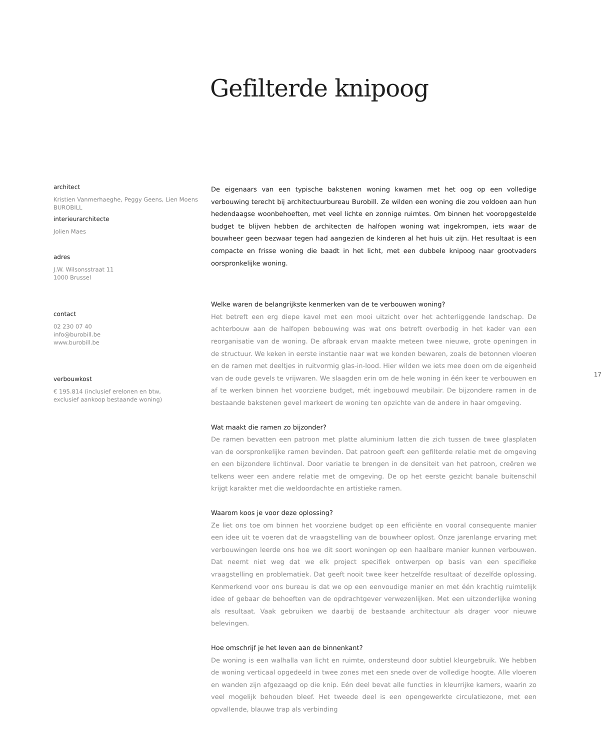Gefilterde knipoog
architect
Kristien Vanmerhaeghe, Peggy Geens, Lien Moens
BUROBILL
interieurarchitecte
Jolien Maes
adres
J.W. Wilsonsstraat 11
1000 Brussel
contact
02 230 07 40
info@burobill.be
www.burobill.be
verbouwkost
€ 195.814 (inclusief erelonen en btw,
exclusief aankoop bestaande woning)
De eigenaars van een typische bakstenen woning kwamen met het oog op een volledige verbouwing terecht bij architectuurbureau Burobill. Ze wilden een woning die zou voldoen aan hun hedendaagse woonbehoeften, met veel lichte en zonnige ruimtes. Om binnen het vooropgestelde budget te blijven hebben de architecten de halfopen woning wat ingekrompen, iets waar de bouwheer geen bezwaar tegen had aangezien de kinderen al het huis uit zijn. Het resultaat is een compacte en frisse woning die baadt in het licht, met een dubbele knipoog naar grootvaders oorspronkelijke woning.
Welke waren de belangrijkste kenmerken van de te verbouwen woning?
Het betreft een erg diepe kavel met een mooi uitzicht over het achterliggende landschap. De achterbouw aan de halfopen bebouwing was wat ons betreft overbodig in het kader van een reorganisatie van de woning. De afbraak ervan maakte meteen twee nieuwe, grote openingen in de structuur. We keken in eerste instantie naar wat we konden bewaren, zoals de betonnen vloeren en de ramen met deeltjes in ruitvormig glas-in-lood. Hier wilden we iets mee doen om de eigenheid van de oude gevels te vrijwaren. We slaagden erin om de hele woning in één keer te verbouwen en af te werken binnen het voorziene budget, mét ingebouwd meubilair. De bijzondere ramen in de bestaande bakstenen gevel markeert de woning ten opzichte van de andere in haar omgeving.
Wat maakt die ramen zo bijzonder?
De ramen bevatten een patroon met platte aluminium latten die zich tussen de twee glasplaten van de oorspronkelijke ramen bevinden. Dat patroon geeft een gefilterde relatie met de omgeving en een bijzondere lichtinval. Door variatie te brengen in de densiteit van het patroon, creëren we telkens weer een andere relatie met de omgeving. De op het eerste gezicht banale buitenschil krijgt karakter met die weldoordachte en artistieke ramen.
Waarom koos je voor deze oplossing?
Ze liet ons toe om binnen het voorziene budget op een efficiënte en vooral consequente manier een idee uit te voeren dat de vraagstelling van de bouwheer oplost. Onze jarenlange ervaring met verbouwingen leerde ons hoe we dit soort woningen op een haalbare manier kunnen verbouwen. Dat neemt niet weg dat we elk project specifiek ontwerpen op basis van een specifieke vraagstelling en problematiek. Dat geeft nooit twee keer hetzelfde resultaat of dezelfde oplossing. Kenmerkend voor ons bureau is dat we op een eenvoudige manier en met één krachtig ruimtelijk idee of gebaar de behoeften van de opdrachtgever verwezenlijken. Met een uitzonderlijke woning als resultaat. Vaak gebruiken we daarbij de bestaande architectuur als drager voor nieuwe belevingen.
Hoe omschrijf je het leven aan de binnenkant?
De woning is een walhalla van licht en ruimte, ondersteund door subtiel kleurgebruik. We hebben de woning verticaal opgedeeld in twee zones met een snede over de volledige hoogte. Alle vloeren en wanden zijn afgezaagd op die knip. Eén deel bevat alle functies in kleurrijke kamers, waarin zo veel mogelijk behouden bleef. Het tweede deel is een opengewerkte circulatiezone, met een opvallende, blauwe trap als verbinding
17